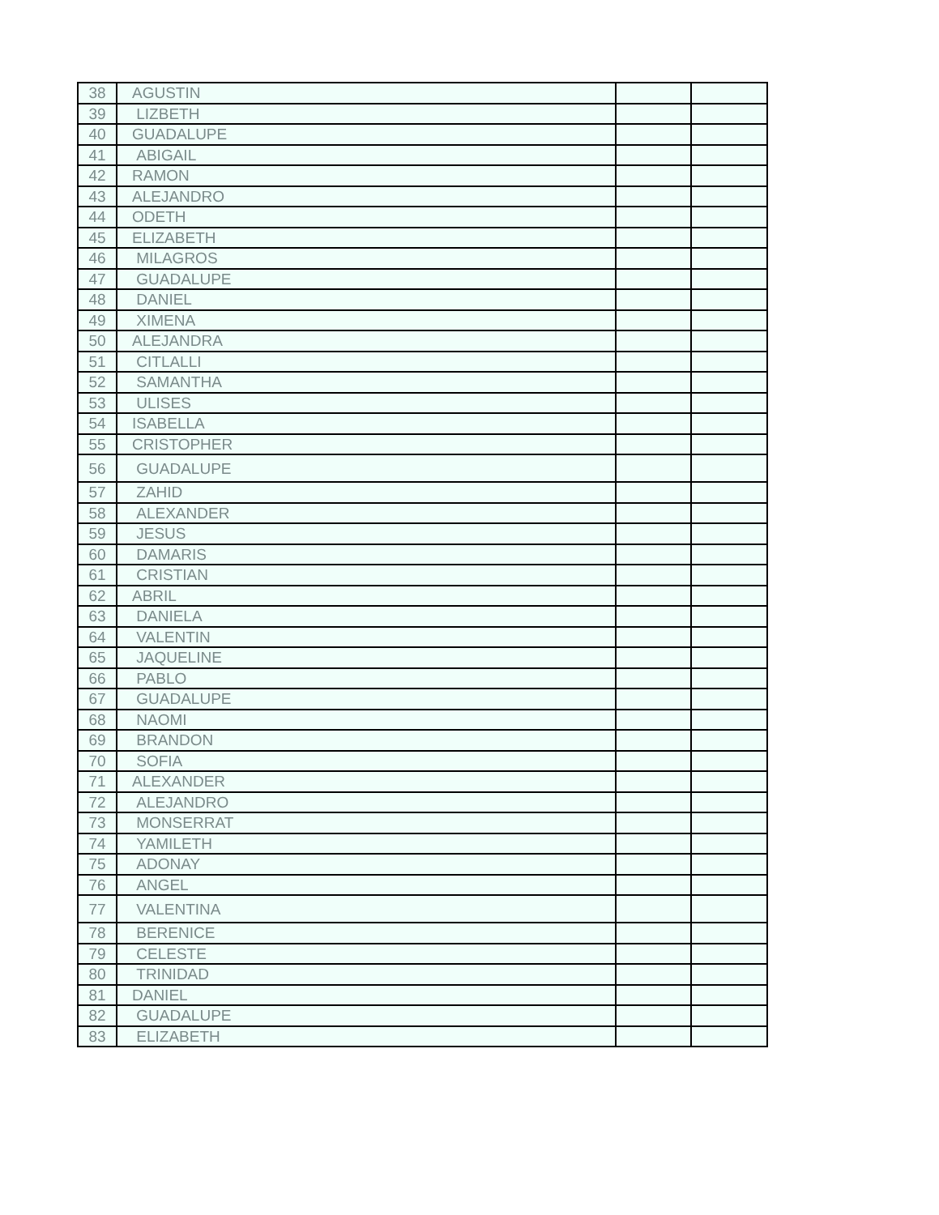| 38 | AGUSTIN | | |
| 39 | LIZBETH | | |
| 40 | GUADALUPE | | |
| 41 | ABIGAIL | | |
| 42 | RAMON | | |
| 43 | ALEJANDRO | | |
| 44 | ODETH | | |
| 45 | ELIZABETH | | |
| 46 | MILAGROS | | |
| 47 | GUADALUPE | | |
| 48 | DANIEL | | |
| 49 | XIMENA | | |
| 50 | ALEJANDRA | | |
| 51 | CITLALLI | | |
| 52 | SAMANTHA | | |
| 53 | ULISES | | |
| 54 | ISABELLA | | |
| 55 | CRISTOPHER | | |
| 56 | GUADALUPE | | |
| 57 | ZAHID | | |
| 58 | ALEXANDER | | |
| 59 | JESUS | | |
| 60 | DAMARIS | | |
| 61 | CRISTIAN | | |
| 62 | ABRIL | | |
| 63 | DANIELA | | |
| 64 | VALENTIN | | |
| 65 | JAQUELINE | | |
| 66 | PABLO | | |
| 67 | GUADALUPE | | |
| 68 | NAOMI | | |
| 69 | BRANDON | | |
| 70 | SOFIA | | |
| 71 | ALEXANDER | | |
| 72 | ALEJANDRO | | |
| 73 | MONSERRAT | | |
| 74 | YAMILETH | | |
| 75 | ADONAY | | |
| 76 | ANGEL | | |
| 77 | VALENTINA | | |
| 78 | BERENICE | | |
| 79 | CELESTE | | |
| 80 | TRINIDAD | | |
| 81 | DANIEL | | |
| 82 | GUADALUPE | | |
| 83 | ELIZABETH | | |